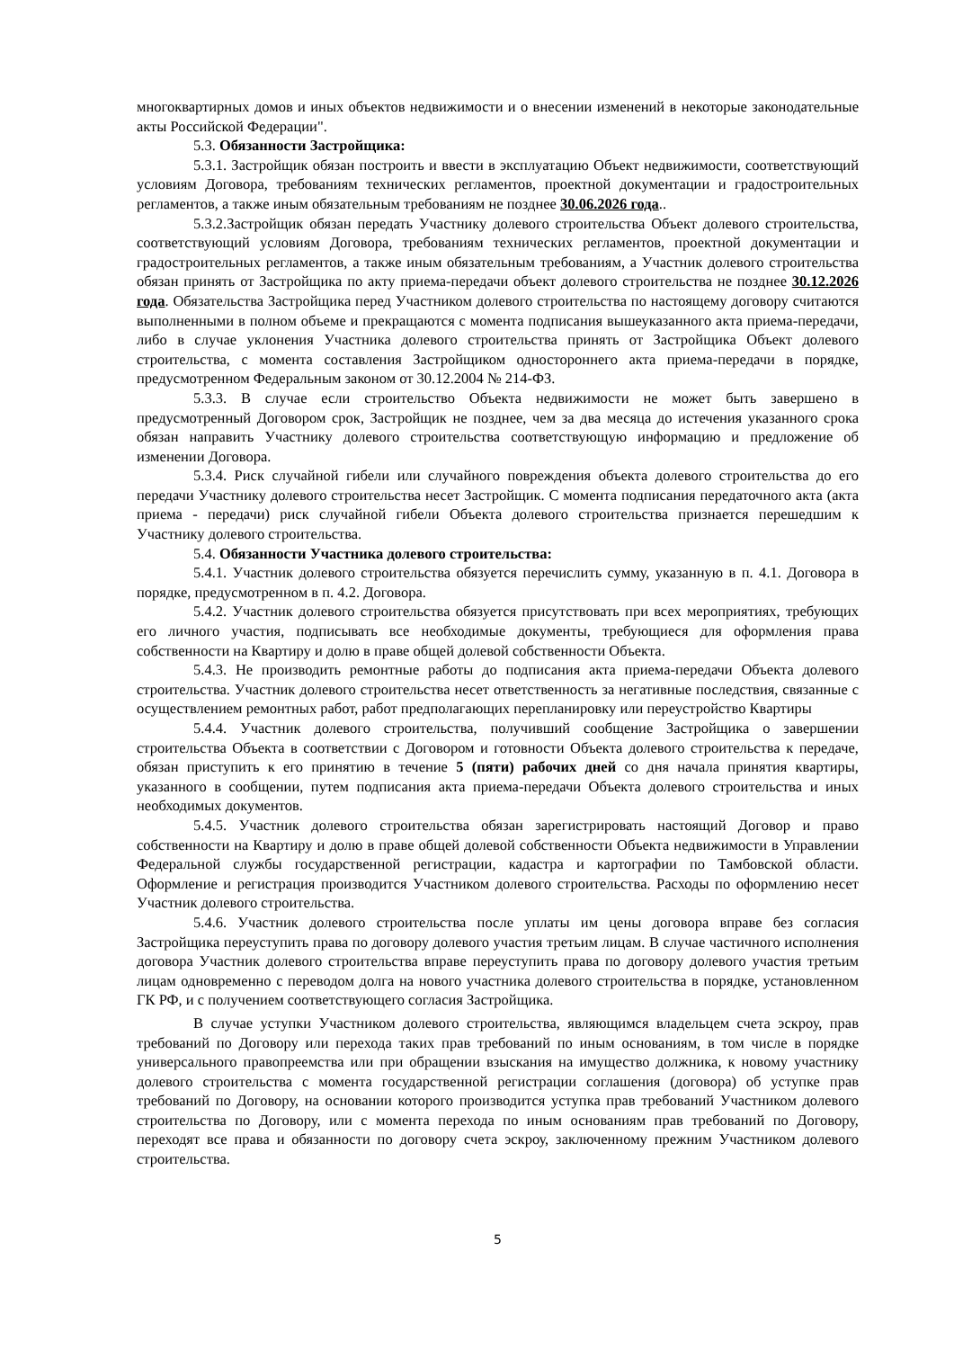многоквартирных домов и иных объектов недвижимости и о внесении изменений в некоторые законодательные акты Российской Федерации".
5.3. Обязанности Застройщика:
5.3.1. Застройщик обязан построить и ввести в эксплуатацию Объект недвижимости, соответствующий условиям Договора, требованиям технических регламентов, проектной документации и градостроительных регламентов, а также иным обязательным требованиям не позднее 30.06.2026 года..
5.3.2.Застройщик обязан передать Участнику долевого строительства Объект долевого строительства, соответствующий условиям Договора, требованиям технических регламентов, проектной документации и градостроительных регламентов, а также иным обязательным требованиям, а Участник долевого строительства обязан принять от Застройщика по акту приема-передачи объект долевого строительства не позднее 30.12.2026 года. Обязательства Застройщика перед Участником долевого строительства по настоящему договору считаются выполненными в полном объеме и прекращаются с момента подписания вышеуказанного акта приема-передачи, либо в случае уклонения Участника долевого строительства принять от Застройщика Объект долевого строительства, с момента составления Застройщиком одностороннего акта приема-передачи в порядке, предусмотренном Федеральным законом от 30.12.2004 № 214-ФЗ.
5.3.3. В случае если строительство Объекта недвижимости не может быть завершено в предусмотренный Договором срок, Застройщик не позднее, чем за два месяца до истечения указанного срока обязан направить Участнику долевого строительства соответствующую информацию и предложение об изменении Договора.
5.3.4. Риск случайной гибели или случайного повреждения объекта долевого строительства до его передачи Участнику долевого строительства несет Застройщик. С момента подписания передаточного акта (акта приема - передачи) риск случайной гибели Объекта долевого строительства признается перешедшим к Участнику долевого строительства.
5.4. Обязанности Участника долевого строительства:
5.4.1. Участник долевого строительства обязуется перечислить сумму, указанную в п. 4.1. Договора в порядке, предусмотренном в п. 4.2. Договора.
5.4.2. Участник долевого строительства обязуется присутствовать при всех мероприятиях, требующих его личного участия, подписывать все необходимые документы, требующиеся для оформления права собственности на Квартиру и долю в праве общей долевой собственности Объекта.
5.4.3. Не производить ремонтные работы до подписания акта приема-передачи Объекта долевого строительства. Участник долевого строительства несет ответственность за негативные последствия, связанные с осуществлением ремонтных работ, работ предполагающих перепланировку или переустройство Квартиры
5.4.4. Участник долевого строительства, получивший сообщение Застройщика о завершении строительства Объекта в соответствии с Договором и готовности Объекта долевого строительства к передаче, обязан приступить к его принятию в течение 5 (пяти) рабочих дней со дня начала принятия квартиры, указанного в сообщении, путем подписания акта приема-передачи Объекта долевого строительства и иных необходимых документов.
5.4.5. Участник долевого строительства обязан зарегистрировать настоящий Договор и право собственности на Квартиру и долю в праве общей долевой собственности Объекта недвижимости в Управлении Федеральной службы государственной регистрации, кадастра и картографии по Тамбовской области. Оформление и регистрация производится Участником долевого строительства. Расходы по оформлению несет Участник долевого строительства.
5.4.6. Участник долевого строительства после уплаты им цены договора вправе без согласия Застройщика переуступить права по договору долевого участия третьим лицам. В случае частичного исполнения договора Участник долевого строительства вправе переуступить права по договору долевого участия третьим лицам одновременно с переводом долга на нового участника долевого строительства в порядке, установленном ГК РФ, и с получением соответствующего согласия Застройщика.
В случае уступки Участником долевого строительства, являющимся владельцем счета эскроу, прав требований по Договору или перехода таких прав требований по иным основаниям, в том числе в порядке универсального правопреемства или при обращении взыскания на имущество должника, к новому участнику долевого строительства с момента государственной регистрации соглашения (договора) об уступке прав требований по Договору, на основании которого производится уступка прав требований Участником долевого строительства по Договору, или с момента перехода по иным основаниям прав требований по Договору, переходят все права и обязанности по договору счета эскроу, заключенному прежним Участником долевого строительства.
5